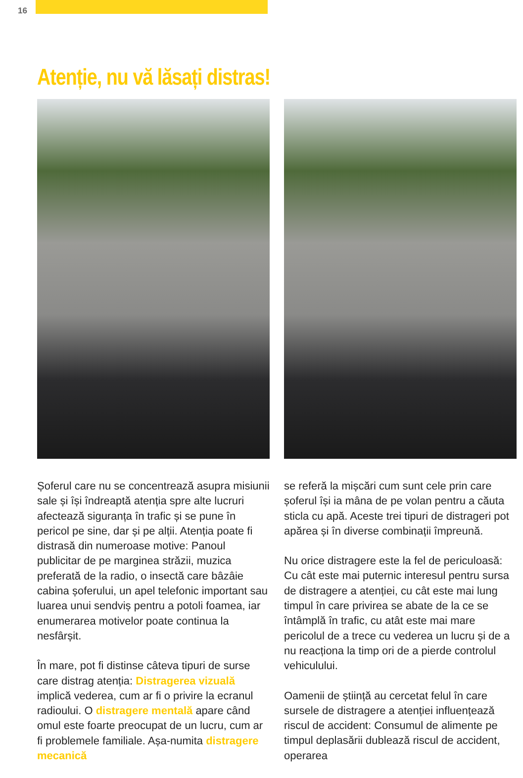16
Atenție, nu vă lăsați distras!
Șoferul care nu se concentrează asupra misiunii sale și își îndreaptă atenția spre alte lucruri afectează siguranța în trafic și se pune în pericol pe sine, dar și pe alții. Atenția poate fi distrasă din numeroase motive: Panoul publicitar de pe margi­nea străzii, muzica preferată de la radio, o insectă care bâzâie cabina șoferului, un apel telefonic important sau luarea unui sendviș pentru a potoli foamea, iar enumerarea motivelor poate continua la nesfârșit.
În mare, pot fi distinse câteva tipuri de surse care distrag atenția: Distragerea vizuală implică vederea, cum ar fi o privire la ecranul radioului. O distragere mentală apare când omul este foarte preocupat de un lucru, cum ar fi probleme­le familiale. Așa-numita distragere mecanică
se referă la mișcări cum sunt cele prin care șofe­rul își ia mâna de pe volan pentru a căuta sticla cu apă. Aceste trei tipuri de distrageri pot apărea și în diverse combinații împreună.
Nu orice distragere este la fel de periculoasă: Cu cât este mai puternic interesul pentru sursa de distragere a atenției, cu cât este mai lung timpul în care privirea se abate de la ce se întâmplă în trafic, cu atât este mai mare pericolul de a trece cu vederea un lucru și de a nu reacționa la timp ori de a pierde controlul vehiculului.
Oamenii de știință au cercetat felul în care sursele de distragere a atenției influențează riscul de accident: Consumul de alimente pe timpul deplasării dublează riscul de accident, operarea